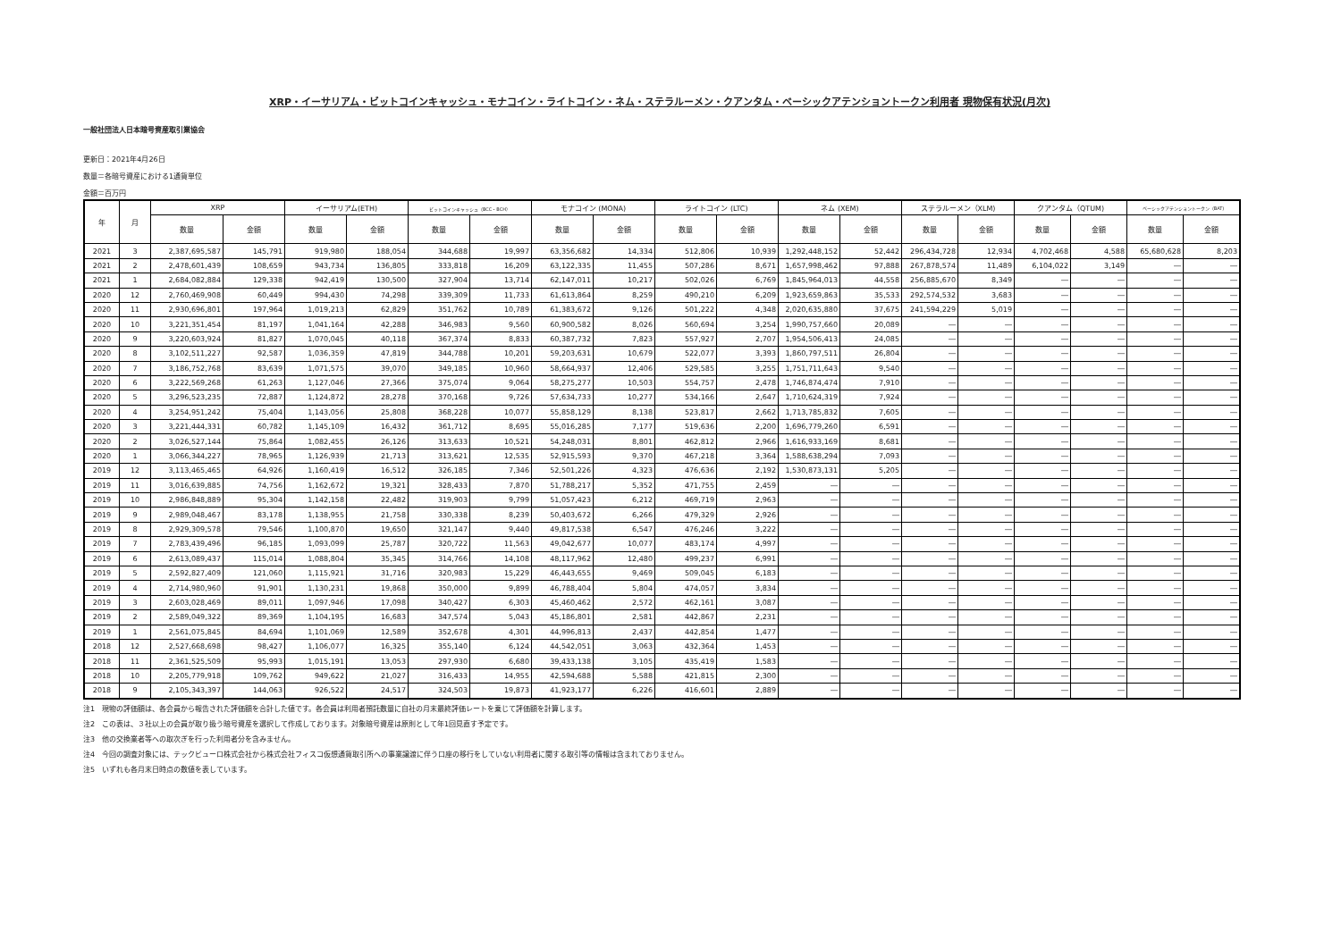XRP・イーサリアム・ビットコインキャッシュ・モナコイン・ライトコイン・ネム・ステラルーメン・クアンタム・ベーシックアテンショントークン利用者 現物保有状況(月次)
一般社団法人日本暗号資産取引業協会
更新日：2021年4月26日
数量＝各暗号資産における1通貨単位
金額＝百万円
| 年 | 月 | XRP | | イーサリアム(ETH) | | ビットコインキャッシュ（BCC・BCH） | | モナコイン (MONA) | | ライトコイン (LTC) | | ネム (XEM) | | ステラルーメン（XLM) | | クアンタム（QTUM) | | ベーシックアテンショントークン（BAT) | |
| --- | --- | --- | --- | --- | --- | --- | --- | --- | --- | --- | --- | --- | --- | --- | --- | --- | --- | --- | --- |
| | | 数量 | 金額 | 数量 | 金額 | 数量 | 金額 | 数量 | 金額 | 数量 | 金額 | 数量 | 金額 | 数量 | 金額 | 数量 | 金額 | 数量 | 金額 |
| 2021 | 3 | 2,387,695,587 | 145,791 | 919,980 | 188,054 | 344,688 | 19,997 | 63,356,682 | 14,334 | 512,806 | 10,939 | 1,292,448,152 | 52,442 | 296,434,728 | 12,934 | 4,702,468 | 4,588 | 65,680,628 | 8,203 |
| 2021 | 2 | 2,478,601,439 | 108,659 | 943,734 | 136,805 | 333,818 | 16,209 | 63,122,335 | 11,455 | 507,286 | 8,671 | 1,657,998,462 | 97,888 | 267,878,574 | 11,489 | 6,104,022 | 3,149 | ― | ― |
| 2021 | 1 | 2,684,082,884 | 129,338 | 942,419 | 130,500 | 327,904 | 13,714 | 62,147,011 | 10,217 | 502,026 | 6,769 | 1,845,964,013 | 44,558 | 256,885,670 | 8,349 | ― | ― | ― | ― |
| 2020 | 12 | 2,760,469,908 | 60,449 | 994,430 | 74,298 | 339,309 | 11,733 | 61,613,864 | 8,259 | 490,210 | 6,209 | 1,923,659,863 | 35,533 | 292,574,532 | 3,683 | ― | ― | ― | ― |
| 2020 | 11 | 2,930,696,801 | 197,964 | 1,019,213 | 62,829 | 351,762 | 10,789 | 61,383,672 | 9,126 | 501,222 | 4,348 | 2,020,635,880 | 37,675 | 241,594,229 | 5,019 | ― | ― | ― | ― |
| 2020 | 10 | 3,221,351,454 | 81,197 | 1,041,164 | 42,288 | 346,983 | 9,560 | 60,900,582 | 8,026 | 560,694 | 3,254 | 1,990,757,660 | 20,089 | ― | ― | ― | ― | ― | ― |
| 2020 | 9 | 3,220,603,924 | 81,827 | 1,070,045 | 40,118 | 367,374 | 8,833 | 60,387,732 | 7,823 | 557,927 | 2,707 | 1,954,506,413 | 24,085 | ― | ― | ― | ― | ― | ― |
| 2020 | 8 | 3,102,511,227 | 92,587 | 1,036,359 | 47,819 | 344,788 | 10,201 | 59,203,631 | 10,679 | 522,077 | 3,393 | 1,860,797,511 | 26,804 | ― | ― | ― | ― | ― | ― |
| 2020 | 7 | 3,186,752,768 | 83,639 | 1,071,575 | 39,070 | 349,185 | 10,960 | 58,664,937 | 12,406 | 529,585 | 3,255 | 1,751,711,643 | 9,540 | ― | ― | ― | ― | ― | ― |
| 2020 | 6 | 3,222,569,268 | 61,263 | 1,127,046 | 27,366 | 375,074 | 9,064 | 58,275,277 | 10,503 | 554,757 | 2,478 | 1,746,874,474 | 7,910 | ― | ― | ― | ― | ― | ― |
| 2020 | 5 | 3,296,523,235 | 72,887 | 1,124,872 | 28,278 | 370,168 | 9,726 | 57,634,733 | 10,277 | 534,166 | 2,647 | 1,710,624,319 | 7,924 | ― | ― | ― | ― | ― | ― |
| 2020 | 4 | 3,254,951,242 | 75,404 | 1,143,056 | 25,808 | 368,228 | 10,077 | 55,858,129 | 8,138 | 523,817 | 2,662 | 1,713,785,832 | 7,605 | ― | ― | ― | ― | ― | ― |
| 2020 | 3 | 3,221,444,331 | 60,782 | 1,145,109 | 16,432 | 361,712 | 8,695 | 55,016,285 | 7,177 | 519,636 | 2,200 | 1,696,779,260 | 6,591 | ― | ― | ― | ― | ― | ― |
| 2020 | 2 | 3,026,527,144 | 75,864 | 1,082,455 | 26,126 | 313,633 | 10,521 | 54,248,031 | 8,801 | 462,812 | 2,966 | 1,616,933,169 | 8,681 | ― | ― | ― | ― | ― | ― |
| 2020 | 1 | 3,066,344,227 | 78,965 | 1,126,939 | 21,713 | 313,621 | 12,535 | 52,915,593 | 9,370 | 467,218 | 3,364 | 1,588,638,294 | 7,093 | ― | ― | ― | ― | ― | ― |
| 2019 | 12 | 3,113,465,465 | 64,926 | 1,160,419 | 16,512 | 326,185 | 7,346 | 52,501,226 | 4,323 | 476,636 | 2,192 | 1,530,873,131 | 5,205 | ― | ― | ― | ― | ― | ― |
| 2019 | 11 | 3,016,639,885 | 74,756 | 1,162,672 | 19,321 | 328,433 | 7,870 | 51,788,217 | 5,352 | 471,755 | 2,459 | ― | ― | ― | ― | ― | ― | ― | ― |
| 2019 | 10 | 2,986,848,889 | 95,304 | 1,142,158 | 22,482 | 319,903 | 9,799 | 51,057,423 | 6,212 | 469,719 | 2,963 | ― | ― | ― | ― | ― | ― | ― | ― |
| 2019 | 9 | 2,989,048,467 | 83,178 | 1,138,955 | 21,758 | 330,338 | 8,239 | 50,403,672 | 6,266 | 479,329 | 2,926 | ― | ― | ― | ― | ― | ― | ― | ― |
| 2019 | 8 | 2,929,309,578 | 79,546 | 1,100,870 | 19,650 | 321,147 | 9,440 | 49,817,538 | 6,547 | 476,246 | 3,222 | ― | ― | ― | ― | ― | ― | ― | ― |
| 2019 | 7 | 2,783,439,496 | 96,185 | 1,093,099 | 25,787 | 320,722 | 11,563 | 49,042,677 | 10,077 | 483,174 | 4,997 | ― | ― | ― | ― | ― | ― | ― | ― |
| 2019 | 6 | 2,613,089,437 | 115,014 | 1,088,804 | 35,345 | 314,766 | 14,108 | 48,117,962 | 12,480 | 499,237 | 6,991 | ― | ― | ― | ― | ― | ― | ― | ― |
| 2019 | 5 | 2,592,827,409 | 121,060 | 1,115,921 | 31,716 | 320,983 | 15,229 | 46,443,655 | 9,469 | 509,045 | 6,183 | ― | ― | ― | ― | ― | ― | ― | ― |
| 2019 | 4 | 2,714,980,960 | 91,901 | 1,130,231 | 19,868 | 350,000 | 9,899 | 46,788,404 | 5,804 | 474,057 | 3,834 | ― | ― | ― | ― | ― | ― | ― | ― |
| 2019 | 3 | 2,603,028,469 | 89,011 | 1,097,946 | 17,098 | 340,427 | 6,303 | 45,460,462 | 2,572 | 462,161 | 3,087 | ― | ― | ― | ― | ― | ― | ― | ― |
| 2019 | 2 | 2,589,049,322 | 89,369 | 1,104,195 | 16,683 | 347,574 | 5,043 | 45,186,801 | 2,581 | 442,867 | 2,231 | ― | ― | ― | ― | ― | ― | ― | ― |
| 2019 | 1 | 2,561,075,845 | 84,694 | 1,101,069 | 12,589 | 352,678 | 4,301 | 44,996,813 | 2,437 | 442,854 | 1,477 | ― | ― | ― | ― | ― | ― | ― | ― |
| 2018 | 12 | 2,527,668,698 | 98,427 | 1,106,077 | 16,325 | 355,140 | 6,124 | 44,542,051 | 3,063 | 432,364 | 1,453 | ― | ― | ― | ― | ― | ― | ― | ― |
| 2018 | 11 | 2,361,525,509 | 95,993 | 1,015,191 | 13,053 | 297,930 | 6,680 | 39,433,138 | 3,105 | 435,419 | 1,583 | ― | ― | ― | ― | ― | ― | ― | ― |
| 2018 | 10 | 2,205,779,918 | 109,762 | 949,622 | 21,027 | 316,433 | 14,955 | 42,594,688 | 5,588 | 421,815 | 2,300 | ― | ― | ― | ― | ― | ― | ― | ― |
| 2018 | 9 | 2,105,343,397 | 144,063 | 926,522 | 24,517 | 324,503 | 19,873 | 41,923,177 | 6,226 | 416,601 | 2,889 | ― | ― | ― | ― | ― | ― | ― | ― |
注1　現物の評価額は、各会員から報告された評価額を合計した値です。各会員は利用者預託数量に自社の月末最終評価レートを乗じて評価額を計算します。
注2　この表は、３社以上の会員が取り扱う暗号資産を選択して作成しております。対象暗号資産は原則として年1回見直す予定です。
注3　他の交換業者等への取次ぎを行った利用者分を含みません。
注4　今回の調査対象には、テックビューロ株式会社から株式会社フィスコ仮想通貨取引所への事業譲渡に伴う口座の移行をしていない利用者に関する取引等の情報は含まれておりません。
注5　いずれも各月末日時点の数値を表しています。